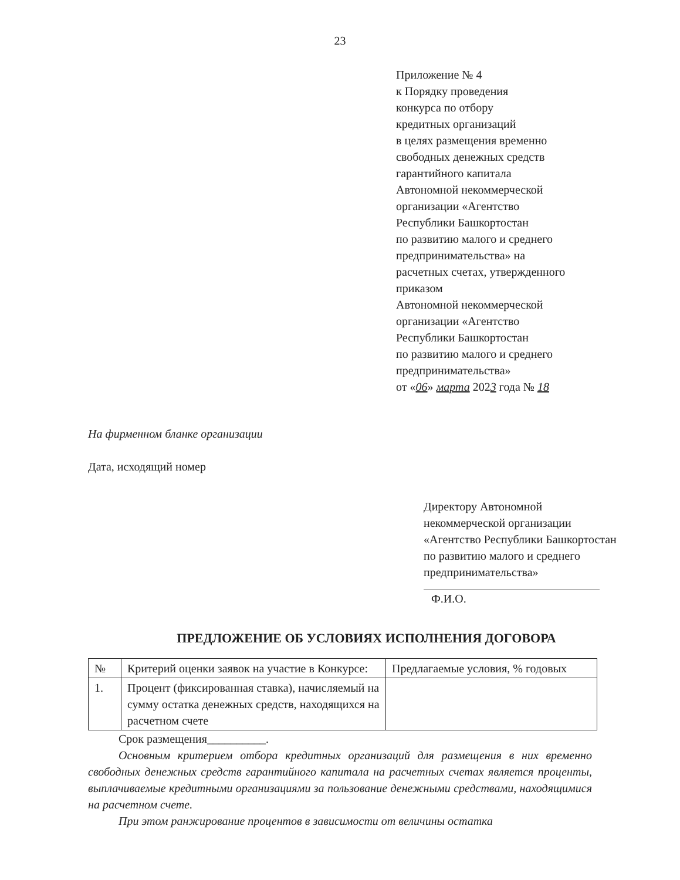23
Приложение № 4
к Порядку проведения
конкурса по отбору
кредитных организаций
в целях размещения временно
свободных денежных средств
гарантийного капитала
Автономной некоммерческой
организации «Агентство
Республики Башкортостан
по развитию малого и среднего
предпринимательства» на
расчетных счетах, утвержденного
приказом
Автономной некоммерческой
организации «Агентство
Республики Башкортостан
по развитию малого и среднего
предпринимательства»
от «06» марта 2023 года № 18
На фирменном бланке организации
Дата, исходящий номер
Директору Автономной некоммерческой организации «Агентство Республики Башкортостан по развитию малого и среднего предпринимательства»
Ф.И.О.
ПРЕДЛОЖЕНИЕ ОБ УСЛОВИЯХ ИСПОЛНЕНИЯ ДОГОВОРА
| № | Критерий оценки заявок на участие в Конкурсе: | Предлагаемые условия, % годовых |
| --- | --- | --- |
| 1. | Процент (фиксированная ставка), начисляемый на сумму остатка денежных средств, находящихся на расчетном счете | |
Срок размещения__________.
Основным критерием отбора кредитных организаций для размещения в них временно свободных денежных средств гарантийного капитала на расчетных счетах является проценты, выплачиваемые кредитными организациями за пользование денежными средствами, находящимися на расчетном счете.
При этом ранжирование процентов в зависимости от величины остатка